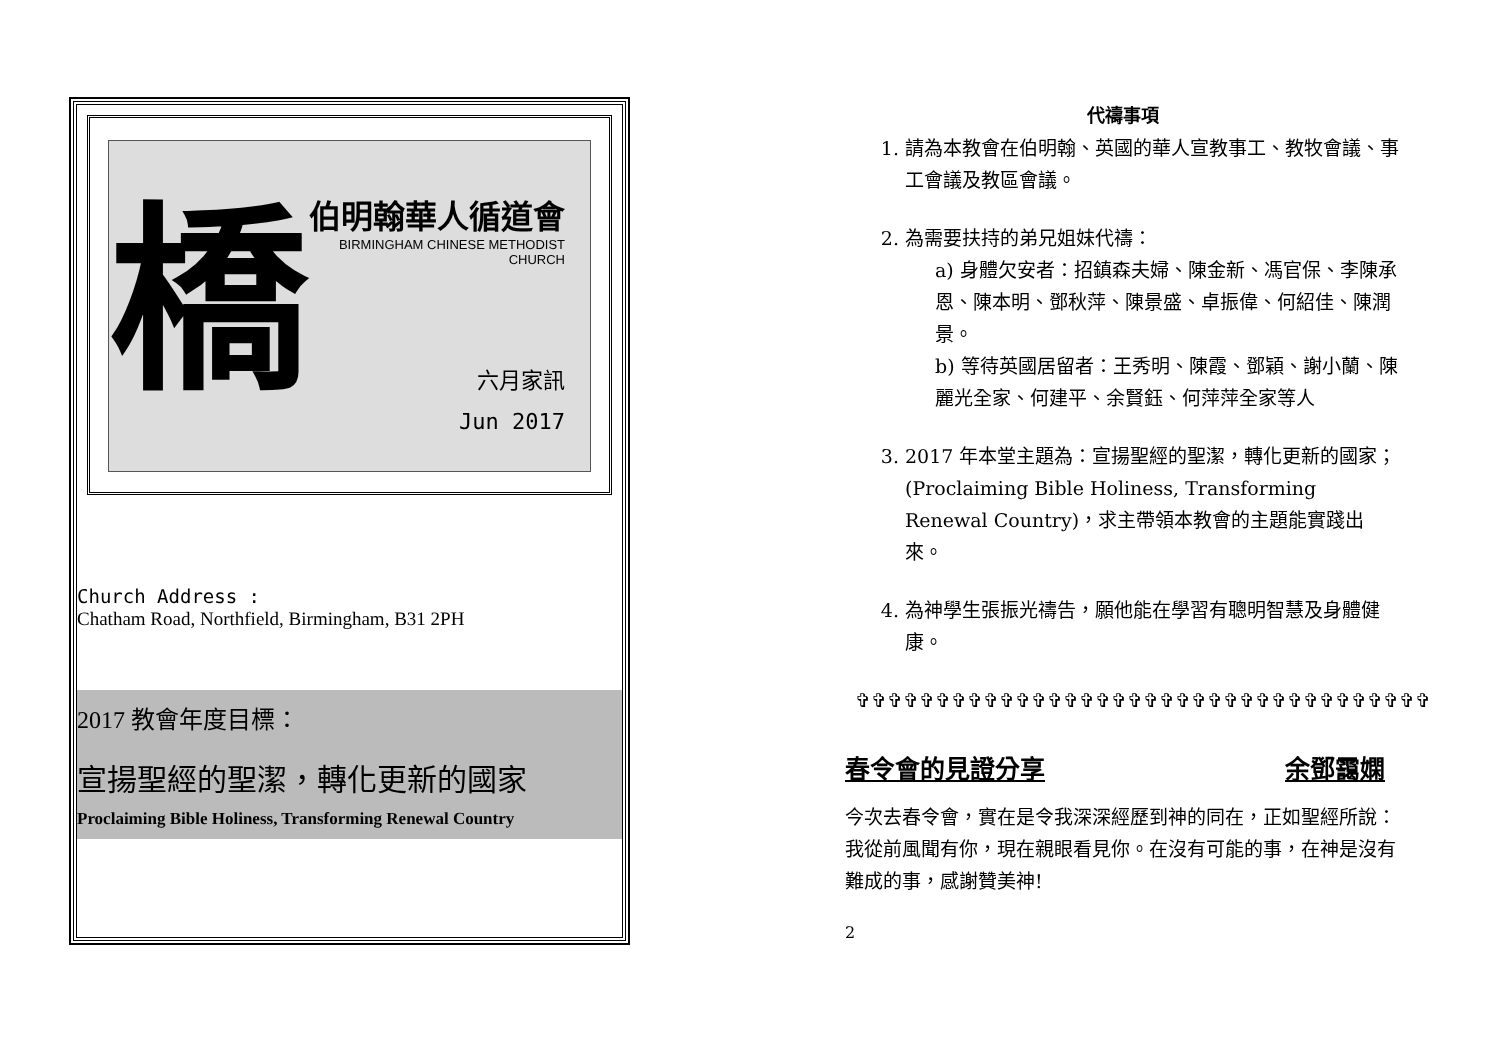橋
伯明翰華人循道會
BIRMINGHAM CHINESE METHODIST CHURCH
六月家訊
Jun 2017
Church Address :
Chatham Road, Northfield, Birmingham, B31 2PH
2017 教會年度目標：
宣揚聖經的聖潔，轉化更新的國家
Proclaiming Bible Holiness, Transforming Renewal Country
代禱事項
1. 請為本教會在伯明翰、英國的華人宣教事工、教牧會議、事工會議及教區會議。
2. 為需要扶持的弟兄姐妹代禱：
a) 身體欠安者：招鎮森夫婦、陳金新、馮官保、李陳承恩、陳本明、鄧秋萍、陳景盛、卓振偉、何紹佳、陳潤景。
b) 等待英國居留者：王秀明、陳霞、鄧穎、謝小蘭、陳麗光全家、何建平、余賢鈺、何萍萍全家等人
3. 2017 年本堂主題為：宣揚聖經的聖潔，轉化更新的國家；(Proclaiming Bible Holiness, Transforming Renewal Country)，求主帶領本教會的主題能實踐出來。
4. 為神學生張振光禱告，願他能在學習有聰明智慧及身體健康。
✞✞✞✞✞✞✞✞✞✞✞✞✞✞✞✞✞✞✞✞✞✞✞✞✞✞✞✞✞✞✞✞✞✞✞✞
春令會的見證分享 余鄧靄嫻
今次去春令會，實在是令我深深經歷到神的同在，正如聖經所說：我從前風聞有你，現在親眼看見你。在沒有可能的事，在神是沒有難成的事，感謝贊美神!
2